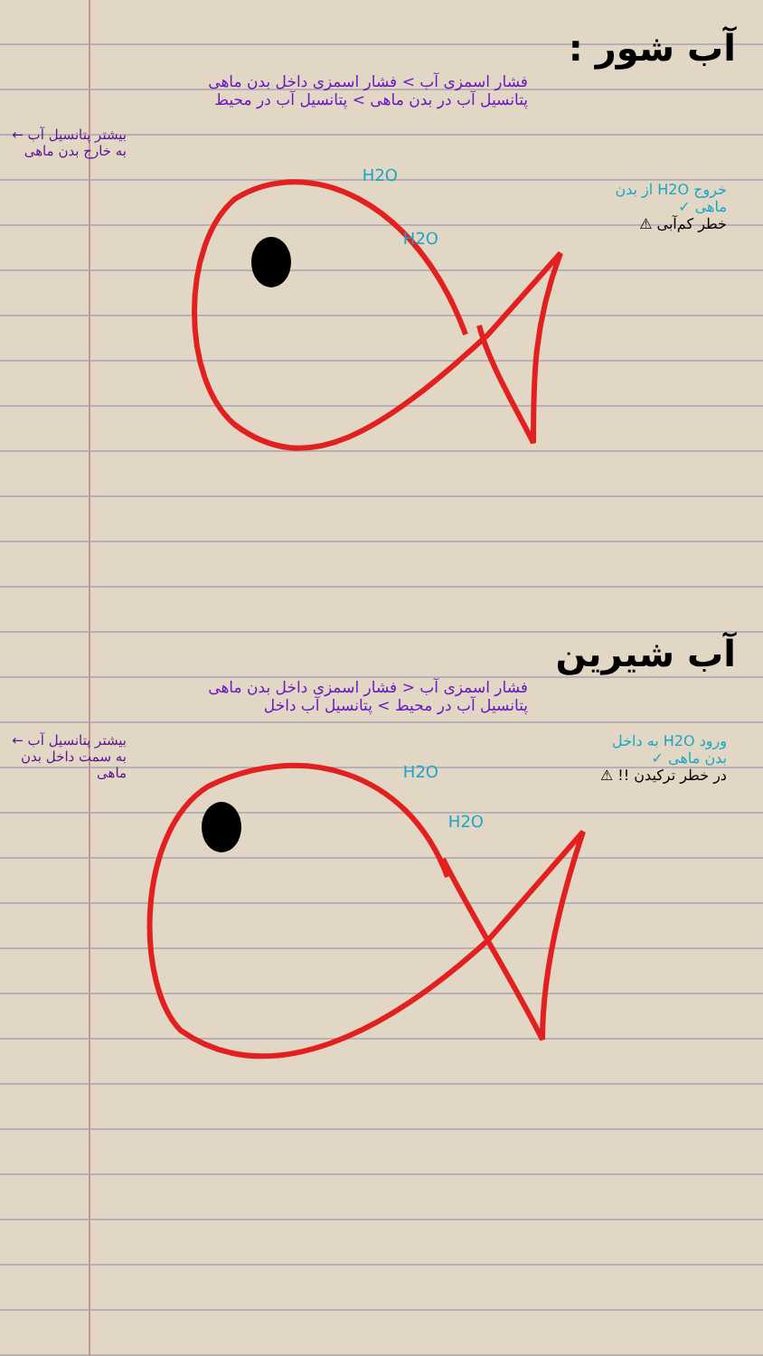آب شور :
فشار اسمزی آب > فشار اسمزی داخل بدن ماهی
پتانسیل آب در بدن ماهی > پتانسیل آب در محیط
بیشتر پتانسیل آب ← به خارج بدن ماهی
خروج H2O از بدن ماهی ✓
خطر کم‌آبی ⚠
H2O
H2O
آب شیرین
فشار اسمزی آب < فشار اسمزی داخل بدن ماهی
پتانسیل آب در محیط > پتانسیل آب داخل
بیشتر پتانسیل آب ← به سمت داخل بدن ماهی
ورود H2O به داخل بدن ماهی ✓
در خطر ترکیدن !! ⚠
H2O
H2O